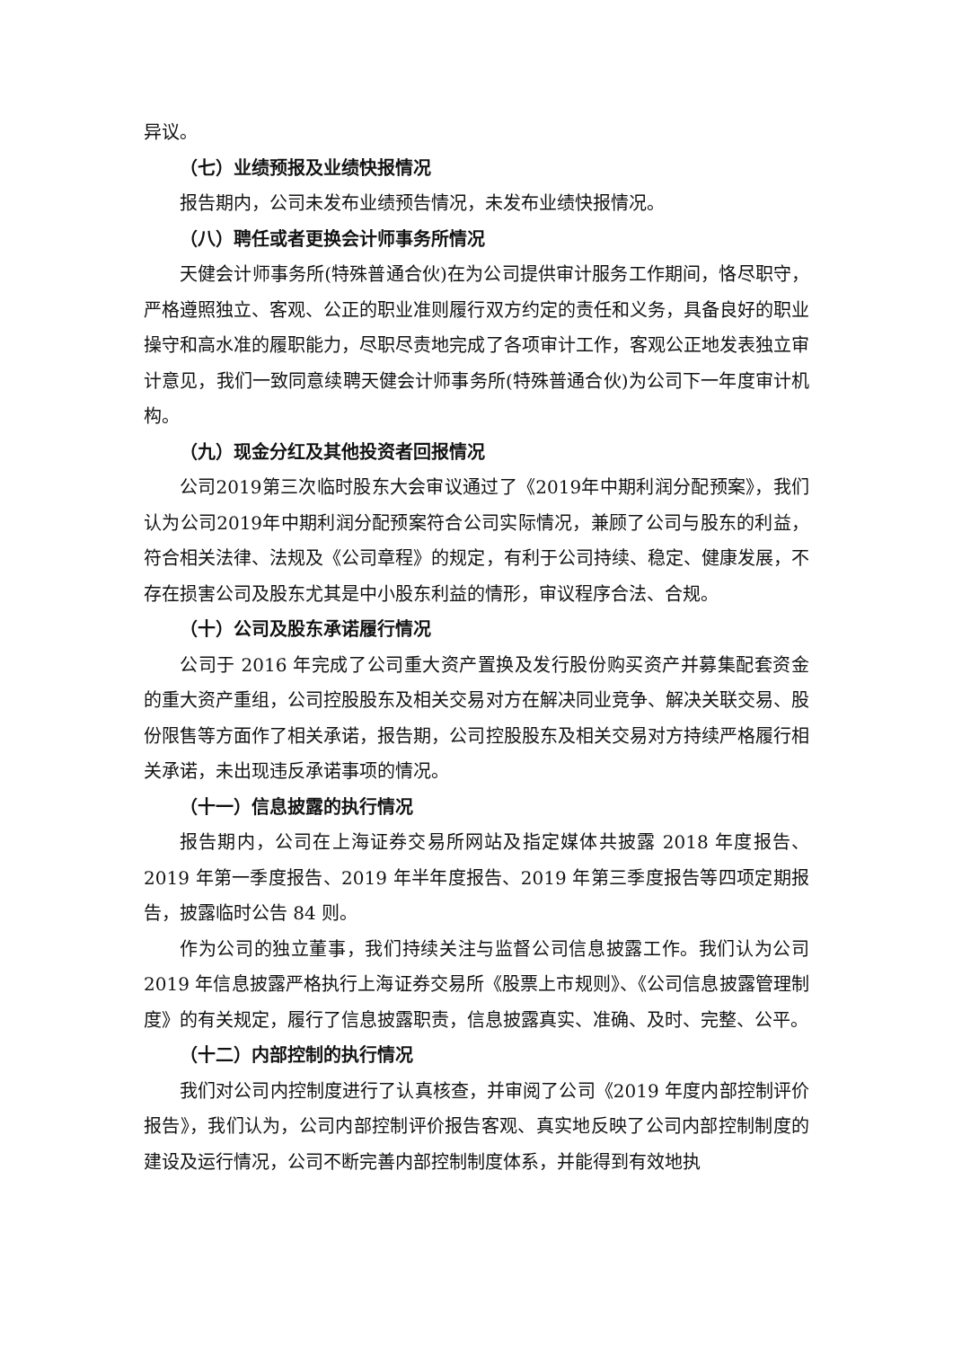异议。
（七）业绩预报及业绩快报情况
报告期内，公司未发布业绩预告情况，未发布业绩快报情况。
（八）聘任或者更换会计师事务所情况
天健会计师事务所(特殊普通合伙)在为公司提供审计服务工作期间，恪尽职守，严格遵照独立、客观、公正的职业准则履行双方约定的责任和义务，具备良好的职业操守和高水准的履职能力，尽职尽责地完成了各项审计工作，客观公正地发表独立审计意见，我们一致同意续聘天健会计师事务所(特殊普通合伙)为公司下一年度审计机构。
（九）现金分红及其他投资者回报情况
公司2019第三次临时股东大会审议通过了《2019年中期利润分配预案》，我们认为公司2019年中期利润分配预案符合公司实际情况，兼顾了公司与股东的利益，符合相关法律、法规及《公司章程》的规定，有利于公司持续、稳定、健康发展，不存在损害公司及股东尤其是中小股东利益的情形，审议程序合法、合规。
（十）公司及股东承诺履行情况
公司于 2016 年完成了公司重大资产置换及发行股份购买资产并募集配套资金的重大资产重组，公司控股股东及相关交易对方在解决同业竞争、解决关联交易、股份限售等方面作了相关承诺，报告期，公司控股股东及相关交易对方持续严格履行相关承诺，未出现违反承诺事项的情况。
（十一）信息披露的执行情况
报告期内，公司在上海证券交易所网站及指定媒体共披露 2018 年度报告、2019 年第一季度报告、2019 年半年度报告、2019 年第三季度报告等四项定期报告，披露临时公告 84 则。
作为公司的独立董事，我们持续关注与监督公司信息披露工作。我们认为公司 2019 年信息披露严格执行上海证券交易所《股票上市规则》、《公司信息披露管理制度》的有关规定，履行了信息披露职责，信息披露真实、准确、及时、完整、公平。
（十二）内部控制的执行情况
我们对公司内控制度进行了认真核查，并审阅了公司《2019 年度内部控制评价报告》，我们认为，公司内部控制评价报告客观、真实地反映了公司内部控制制度的建设及运行情况，公司不断完善内部控制制度体系，并能得到有效地执